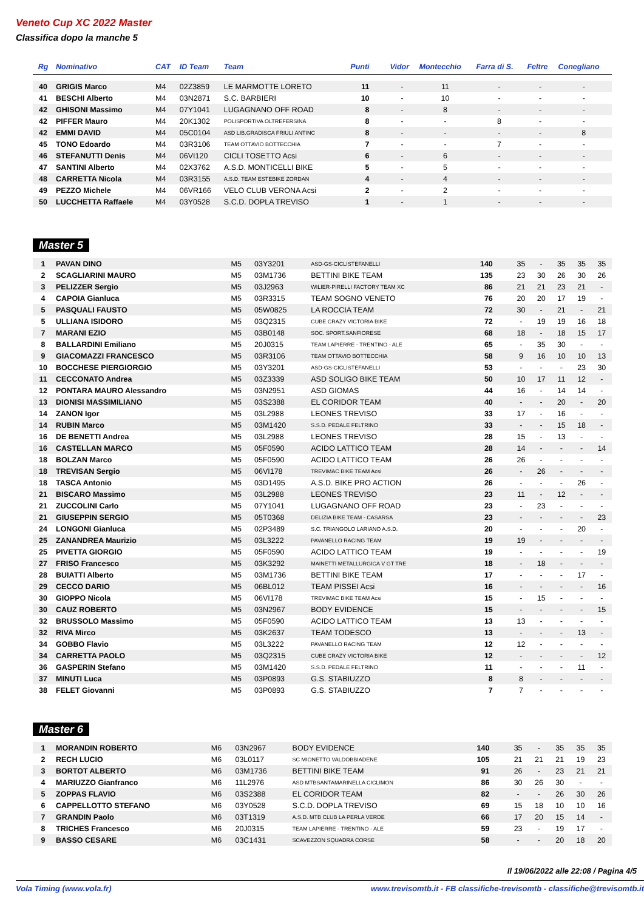Veneto Cup XC 2022 Master
Classifica dopo la manche 5
| Rg | Nominativo | CAT | ID Team | Team | Punti | Vidor | Montecchio | Farra di S. | Feltre | Conegliano |
| --- | --- | --- | --- | --- | --- | --- | --- | --- | --- | --- |
| 40 | GRIGIS Marco | M4 | 02Z3859 | LE MARMOTTE LORETO | 11 | - | 11 | - | - | - |
| 41 | BESCHI Alberto | M4 | 03N2871 | S.C. BARBIERI | 10 | - | 10 | - | - | - |
| 42 | GHISONI Massimo | M4 | 07Y1041 | LUGAGNANO OFF ROAD | 8 | - | 8 | - | - | - |
| 42 | PIFFER Mauro | M4 | 20K1302 | POLISPORTIVA OLTREFERSINA | 8 | - | - | 8 | - | - |
| 42 | EMMI DAVID | M4 | 05C0104 | ASD LIB.GRADISCA FRIULI ANTINC | 8 | - | - | - | - | 8 |
| 45 | TONO Edoardo | M4 | 03R3106 | TEAM OTTAVIO BOTTECCHIA | 7 | - | - | 7 | - | - |
| 46 | STEFANUTTI Denis | M4 | 06VI120 | CICLI TOSETTO Acsi | 6 | - | 6 | - | - | - |
| 47 | SANTINI Alberto | M4 | 02X3762 | A.S.D. MONTICELLI BIKE | 5 | - | 5 | - | - | - |
| 48 | CARRETTA Nicola | M4 | 03R3155 | A.S.D. TEAM ESTEBIKE ZORDAN | 4 | - | 4 | - | - | - |
| 49 | PEZZO Michele | M4 | 06VR166 | VELO CLUB VERONA Acsi | 2 | - | 2 | - | - | - |
| 50 | LUCCHETTA Raffaele | M4 | 03Y0528 | S.C.D. DOPLA TREVISO | 1 | - | 1 | - | - | - |
Master 5
| 1 | PAVAN DINO | M5 | 03Y3201 | ASD-GS-CICLISTEFANELLI | 140 | 35 | - | 35 | 35 | 35 |
| 2 | SCAGLIARINI MAURO | M5 | 03M1736 | BETTINI BIKE TEAM | 135 | 23 | 30 | 26 | 30 | 26 |
| 3 | PELIZZER Sergio | M5 | 03J2963 | WILIER-PIRELLI FACTORY TEAM XC | 86 | 21 | 21 | 23 | 21 | - |
| 4 | CAPOIA Gianluca | M5 | 03R3315 | TEAM SOGNO VENETO | 76 | 20 | 20 | 17 | 19 | - |
| 5 | PASQUALI FAUSTO | M5 | 05W0825 | LA ROCCIA TEAM | 72 | 30 | - | 21 | - | 21 |
| 5 | ULLIANA ISIDORO | M5 | 03Q2315 | CUBE CRAZY VICTORIA BIKE | 72 | - | 19 | 19 | 16 | 18 |
| 7 | MARANI EZIO | M5 | 03B0148 | SOC. SPORT.SANFIORESE | 68 | 18 | - | 18 | 15 | 17 |
| 8 | BALLARDINI Emiliano | M5 | 20J0315 | TEAM LAPIERRE - TRENTINO - ALE | 65 | - | 35 | 30 | - | - |
| 9 | GIACOMAZZI FRANCESCO | M5 | 03R3106 | TEAM OTTAVIO BOTTECCHIA | 58 | 9 | 16 | 10 | 10 | 13 |
| 10 | BOCCHESE PIERGIORGIO | M5 | 03Y3201 | ASD-GS-CICLISTEFANELLI | 53 | - | - | - | 23 | 30 |
| 11 | CECCONATO Andrea | M5 | 03Z3339 | ASD SOLIGO BIKE TEAM | 50 | 10 | 17 | 11 | 12 | - |
| 12 | PONTARA MAURO Alessandro | M5 | 03N2951 | ASD GIOMAS | 44 | 16 | - | 14 | 14 | - |
| 13 | DIONISI MASSIMILIANO | M5 | 03S2388 | EL CORIDOR TEAM | 40 | - | - | 20 | - | 20 |
| 14 | ZANON Igor | M5 | 03L2988 | LEONES TREVISO | 33 | 17 | - | 16 | - | - |
| 14 | RUBIN Marco | M5 | 03M1420 | S.S.D. PEDALE FELTRINO | 33 | - | - | 15 | 18 | - |
| 16 | DE BENETTI Andrea | M5 | 03L2988 | LEONES TREVISO | 28 | 15 | - | 13 | - | - |
| 16 | CASTELLAN MARCO | M5 | 05F0590 | ACIDO LATTICO TEAM | 28 | 14 | - | - | - | 14 |
| 18 | BOLZAN Marco | M5 | 05F0590 | ACIDO LATTICO TEAM | 26 | 26 | - | - | - | - |
| 18 | TREVISAN Sergio | M5 | 06VI178 | TREVIMAC BIKE TEAM Acsi | 26 | - | 26 | - | - | - |
| 18 | TASCA Antonio | M5 | 03D1495 | A.S.D. BIKE PRO ACTION | 26 | - | - | - | 26 | - |
| 21 | BISCARO Massimo | M5 | 03L2988 | LEONES TREVISO | 23 | 11 | - | 12 | - | - |
| 21 | ZUCCOLINI Carlo | M5 | 07Y1041 | LUGAGNANO OFF ROAD | 23 | - | 23 | - | - | - |
| 21 | GIUSEPPIN SERGIO | M5 | 05T0368 | DELIZIA BIKE TEAM - CASARSA | 23 | - | - | - | - | 23 |
| 24 | LONGONI Gianluca | M5 | 02P3489 | S.C. TRIANGOLO LARIANO A.S.D. | 20 | - | - | - | 20 | - |
| 25 | ZANANDREA Maurizio | M5 | 03L3222 | PAVANELLO RACING TEAM | 19 | 19 | - | - | - | - |
| 25 | PIVETTA GIORGIO | M5 | 05F0590 | ACIDO LATTICO TEAM | 19 | - | - | - | - | 19 |
| 27 | FRISO Francesco | M5 | 03K3292 | MAINETTI METALLURGICA V GT TRE | 18 | - | 18 | - | - | - |
| 28 | BUIATTI Alberto | M5 | 03M1736 | BETTINI BIKE TEAM | 17 | - | - | - | 17 | - |
| 29 | CECCO DARIO | M5 | 06BL012 | TEAM PISSEI Acsi | 16 | - | - | - | - | 16 |
| 30 | GIOPPO Nicola | M5 | 06VI178 | TREVIMAC BIKE TEAM Acsi | 15 | - | 15 | - | - | - |
| 30 | CAUZ ROBERTO | M5 | 03N2967 | BODY EVIDENCE | 15 | - | - | - | - | 15 |
| 32 | BRUSSOLO Massimo | M5 | 05F0590 | ACIDO LATTICO TEAM | 13 | 13 | - | - | - | - |
| 32 | RIVA Mirco | M5 | 03K2637 | TEAM TODESCO | 13 | - | - | - | 13 | - |
| 34 | GOBBO Flavio | M5 | 03L3222 | PAVANELLO RACING TEAM | 12 | 12 | - | - | - | - |
| 34 | CARRETTA PAOLO | M5 | 03Q2315 | CUBE CRAZY VICTORIA BIKE | 12 | - | - | - | - | 12 |
| 36 | GASPERIN Stefano | M5 | 03M1420 | S.S.D. PEDALE FELTRINO | 11 | - | - | - | 11 | - |
| 37 | MINUTI Luca | M5 | 03P0893 | G.S. STABIUZZO | 8 | 8 | - | - | - | - |
| 38 | FELET Giovanni | M5 | 03P0893 | G.S. STABIUZZO | 7 | 7 | - | - | - | - |
Master 6
| 1 | MORANDIN ROBERTO | M6 | 03N2967 | BODY EVIDENCE | 140 | 35 | - | 35 | 35 | 35 |
| 2 | RECH LUCIO | M6 | 03L0117 | SC MIONETTO VALDOBBIADENE | 105 | 21 | 21 | 21 | 19 | 23 |
| 3 | BORTOT ALBERTO | M6 | 03M1736 | BETTINI BIKE TEAM | 91 | 26 | - | 23 | 21 | 21 |
| 4 | MARIUZZO Gianfranco | M6 | 11L2976 | ASD MTBSANTAMARINELLA CICLIMON | 86 | 30 | 26 | 30 | - | - |
| 5 | ZOPPAS FLAVIO | M6 | 03S2388 | EL CORIDOR TEAM | 82 | - | - | 26 | 30 | 26 |
| 6 | CAPPELLOTTO STEFANO | M6 | 03Y0528 | S.C.D. DOPLA TREVISO | 69 | 15 | 18 | 10 | 10 | 16 |
| 7 | GRANDIN Paolo | M6 | 03T1319 | A.S.D. MTB CLUB LA PERLA VERDE | 66 | 17 | 20 | 15 | 14 | - |
| 8 | TRICHES Francesco | M6 | 20J0315 | TEAM LAPIERRE - TRENTINO - ALE | 59 | 23 | - | 19 | 17 | - |
| 9 | BASSO CESARE | M6 | 03C1431 | SCAVEZZON SQUADRA CORSE | 58 | - | - | 20 | 18 | 20 |
Il 19/06/2022 alle 22:08 / Pagina 4/5
Vola Timing (www.vola.fr)
www.trevisomtb.it - FB classifiche-trevisomtb - classifiche@trevisomtb.it